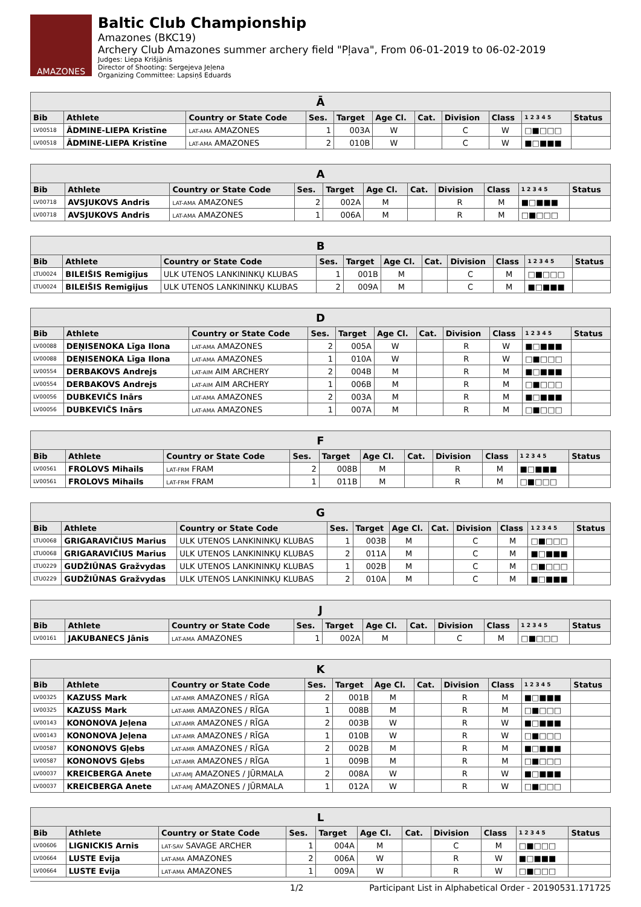AMAZONES
Baltic Club Championship
Amazones (BKC19)
Archery Club Amazones summer archery field "Pļava", From 06-01-2019 to 06-02-2019
Judges: Liepa Krišjānis
Director of Shooting: Sergejeva Jeļena
Organizing Committee: Lapsiņš Eduards
| Ā | | | | | | | | | | |
| --- | --- | --- | --- | --- | --- | --- | --- | --- | --- | --- |
| Bib | Athlete | Country or State Code | Ses. | Target | Age Cl. | Cat. | Division | Class | 1 2 3 4 5 | Status |
| LV00518 | ĀDMINE-LIEPA Kristīne | LAT-AMA AMAZONES | 1 | 003A | W | | C | W | □■□□□ | |
| LV00518 | ĀDMINE-LIEPA Kristīne | LAT-AMA AMAZONES | 2 | 010B | W | | C | W | ■□■■■ | |
| A | | | | | | | | | | |
| --- | --- | --- | --- | --- | --- | --- | --- | --- | --- | --- |
| Bib | Athlete | Country or State Code | Ses. | Target | Age Cl. | Cat. | Division | Class | 1 2 3 4 5 | Status |
| LV00718 | AVSJUKOVS Andris | LAT-AMA AMAZONES | 2 | 002A | M | | R | M | ■□■■■ | |
| LV00718 | AVSJUKOVS Andris | LAT-AMA AMAZONES | 1 | 006A | M | | R | M | □■□□□ | |
| B | | | | | | | | | | |
| --- | --- | --- | --- | --- | --- | --- | --- | --- | --- | --- |
| Bib | Athlete | Country or State Code | Ses. | Target | Age Cl. | Cat. | Division | Class | 1 2 3 4 5 | Status |
| LTU0024 | BILEIŠIS Remigijus | ULK UTENOS LANKININKŲ KLUBAS | 1 | 001B | M | | C | M | □■□□□ | |
| LTU0024 | BILEIŠIS Remigijus | ULK UTENOS LANKININKŲ KLUBAS | 2 | 009A | M | | C | M | ■□■■■ | |
| D | | | | | | | | | | |
| --- | --- | --- | --- | --- | --- | --- | --- | --- | --- | --- |
| Bib | Athlete | Country or State Code | Ses. | Target | Age Cl. | Cat. | Division | Class | 1 2 3 4 5 | Status |
| LV00088 | DEŅISENOKA Līga Ilona | LAT-AMA AMAZONES | 2 | 005A | W | | R | W | ■□■■■ | |
| LV00088 | DEŅISENOKA Līga Ilona | LAT-AMA AMAZONES | 1 | 010A | W | | R | W | □■□□□ | |
| LV00554 | DERBAKOVS Andrejs | LAT-AIM AIM ARCHERY | 2 | 004B | M | | R | M | ■□■■■ | |
| LV00554 | DERBAKOVS Andrejs | LAT-AIM AIM ARCHERY | 1 | 006B | M | | R | M | □■□□□ | |
| LV00056 | DUBKEVIČS Inārs | LAT-AMA AMAZONES | 2 | 003A | M | | R | M | ■□■■■ | |
| LV00056 | DUBKEVIČS Inārs | LAT-AMA AMAZONES | 1 | 007A | M | | R | M | □■□□□ | |
| F | | | | | | | | | | |
| --- | --- | --- | --- | --- | --- | --- | --- | --- | --- | --- |
| Bib | Athlete | Country or State Code | Ses. | Target | Age Cl. | Cat. | Division | Class | 1 2 3 4 5 | Status |
| LV00561 | FROLOVS Mihails | LAT-FRM FRAM | 2 | 008B | M | | R | M | ■□■■■ | |
| LV00561 | FROLOVS Mihails | LAT-FRM FRAM | 1 | 011B | M | | R | M | □■□□□ | |
| G | | | | | | | | | | |
| --- | --- | --- | --- | --- | --- | --- | --- | --- | --- | --- |
| Bib | Athlete | Country or State Code | Ses. | Target | Age Cl. | Cat. | Division | Class | 1 2 3 4 5 | Status |
| LTU0068 | GRIGARAVIČIUS Marius | ULK UTENOS LANKININKŲ KLUBAS | 1 | 003B | M | | C | M | □■□□□ | |
| LTU0068 | GRIGARAVIČIUS Marius | ULK UTENOS LANKININKŲ KLUBAS | 2 | 011A | M | | C | M | ■□■■■ | |
| LTU0229 | GUDŽIŪNAS Gražvydas | ULK UTENOS LANKININKŲ KLUBAS | 1 | 002B | M | | C | M | □■□□□ | |
| LTU0229 | GUDŽIŪNAS Gražvydas | ULK UTENOS LANKININKŲ KLUBAS | 2 | 010A | M | | C | M | ■□■■■ | |
| J | | | | | | | | | | |
| --- | --- | --- | --- | --- | --- | --- | --- | --- | --- | --- |
| Bib | Athlete | Country or State Code | Ses. | Target | Age Cl. | Cat. | Division | Class | 1 2 3 4 5 | Status |
| LV00161 | JAKUBANECS Jānis | LAT-AMA AMAZONES | 1 | 002A | M | | C | M | □■□□□ | |
| K | | | | | | | | | | |
| --- | --- | --- | --- | --- | --- | --- | --- | --- | --- | --- |
| Bib | Athlete | Country or State Code | Ses. | Target | Age Cl. | Cat. | Division | Class | 1 2 3 4 5 | Status |
| LV00325 | KAZUSS Mark | LAT-AMR AMAZONES / RĪGA | 2 | 001B | M | | R | M | ■□■■■ | |
| LV00325 | KAZUSS Mark | LAT-AMR AMAZONES / RĪGA | 1 | 008B | M | | R | M | □■□□□ | |
| LV00143 | KONONOVA Jeļena | LAT-AMR AMAZONES / RĪGA | 2 | 003B | W | | R | W | ■□■■■ | |
| LV00143 | KONONOVA Jeļena | LAT-AMR AMAZONES / RĪGA | 1 | 010B | W | | R | W | □■□□□ | |
| LV00587 | KONONOVS Gļebs | LAT-AMR AMAZONES / RĪGA | 2 | 002B | M | | R | M | ■□■■■ | |
| LV00587 | KONONOVS Gļebs | LAT-AMR AMAZONES / RĪGA | 1 | 009B | M | | R | M | □■□□□ | |
| LV00037 | KREICBERGA Anete | LAT-AMJ AMAZONES / JŪRMALA | 2 | 008A | W | | R | W | ■□■■■ | |
| LV00037 | KREICBERGA Anete | LAT-AMJ AMAZONES / JŪRMALA | 1 | 012A | W | | R | W | □■□□□ | |
| L | | | | | | | | | | |
| --- | --- | --- | --- | --- | --- | --- | --- | --- | --- | --- |
| Bib | Athlete | Country or State Code | Ses. | Target | Age Cl. | Cat. | Division | Class | 1 2 3 4 5 | Status |
| LV00606 | LIGNICKIS Arnis | LAT-SAV SAVAGE ARCHER | 1 | 004A | M | | C | M | □■□□□ | |
| LV00664 | LUSTE Evija | LAT-AMA AMAZONES | 2 | 006A | W | | R | W | ■□■■■ | |
| LV00664 | LUSTE Evija | LAT-AMA AMAZONES | 1 | 009A | W | | R | W | □■□□□ | |
1/2 Participant List in Alphabetical Order - 20190531.171725